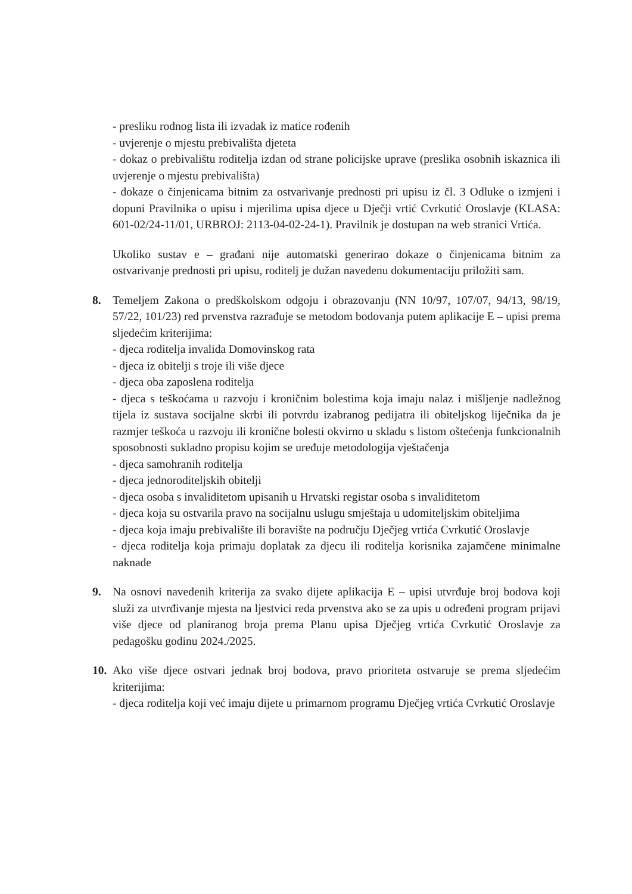- presliku rodnog lista ili izvadak iz matice rođenih
- uvjerenje o mjestu prebivališta djeteta
- dokaz o prebivalištu roditelja izdan od strane policijske uprave (preslika osobnih iskaznica ili uvjerenje o mjestu prebivališta)
- dokaze o činjenicama bitnim za ostvarivanje prednosti pri upisu iz čl. 3 Odluke o izmjeni i dopuni Pravilnika o upisu i mjerilima upisa djece u Dječji vrtić Cvrkutić Oroslavje (KLASA: 601-02/24-11/01, URBROJ: 2113-04-02-24-1). Pravilnik je dostupan na web stranici Vrtića.
Ukoliko sustav e – građani nije automatski generirao dokaze o činjenicama bitnim za ostvarivanje prednosti pri upisu, roditelj je dužan navedenu dokumentaciju priložiti sam.
8. Temeljem Zakona o predškolskom odgoju i obrazovanju (NN 10/97, 107/07, 94/13, 98/19, 57/22, 101/23) red prvenstva razrađuje se metodom bodovanja putem aplikacije E – upisi prema sljedećim kriterijima:
- djeca roditelja invalida Domovinskog rata
- djeca iz obitelji s troje ili više djece
- djeca oba zaposlena roditelja
- djeca s teškoćama u razvoju i kroničnim bolestima koja imaju nalaz i mišljenje nadležnog tijela iz sustava socijalne skrbi ili potvrdu izabranog pedijatra ili obiteljskog liječnika da je razmjer teškoća u razvoju ili kronične bolesti okvirno u skladu s listom oštećenja funkcionalnih sposobnosti sukladno propisu kojim se uređuje metodologija vještačenja
- djeca samohranih roditelja
- djeca jednoroditeljskih obitelji
- djeca osoba s invaliditetom upisanih u Hrvatski registar osoba s invaliditetom
- djeca koja su ostvarila pravo na socijalnu uslugu smještaja u udomiteljskim obiteljima
- djeca koja imaju prebivalište ili boravište na području Dječjeg vrtića Cvrkutić Oroslavje
- djeca roditelja koja primaju doplatak za djecu ili roditelja korisnika zajamčene minimalne naknade
9. Na osnovi navedenih kriterija za svako dijete aplikacija E – upisi utvrđuje broj bodova koji služi za utvrđivanje mjesta na ljestvici reda prvenstva ako se za upis u određeni program prijavi više djece od planiranog broja prema Planu upisa Dječjeg vrtića Cvrkutić Oroslavje za pedagošku godinu 2024./2025.
10.
Ako više djece ostvari jednak broj bodova, pravo prioriteta ostvaruje se prema sljedećim kriterijima:
- djeca roditelja koji već imaju dijete u primarnom programu Dječjeg vrtića Cvrkutić Oroslavje